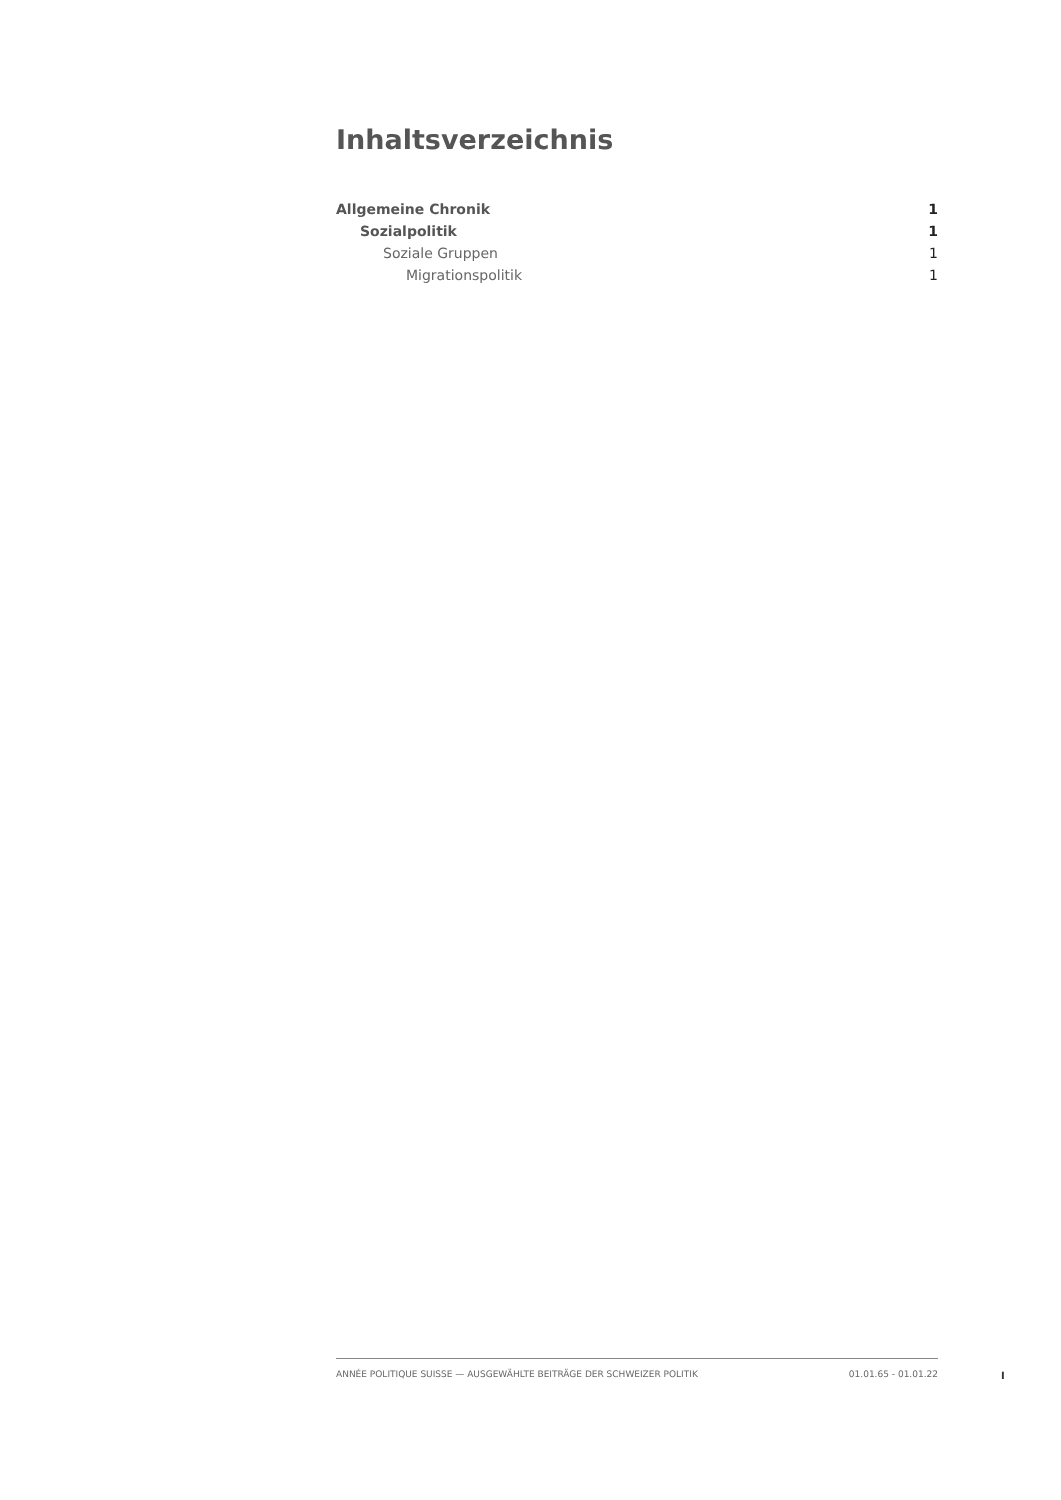Inhaltsverzeichnis
Allgemeine Chronik 1
Sozialpolitik 1
Soziale Gruppen 1
Migrationspolitik 1
ANNÉE POLITIQUE SUISSE — AUSGEWÄHLTE BEITRÄGE DER SCHWEIZER POLITIK 01.01.65 - 01.01.22
I